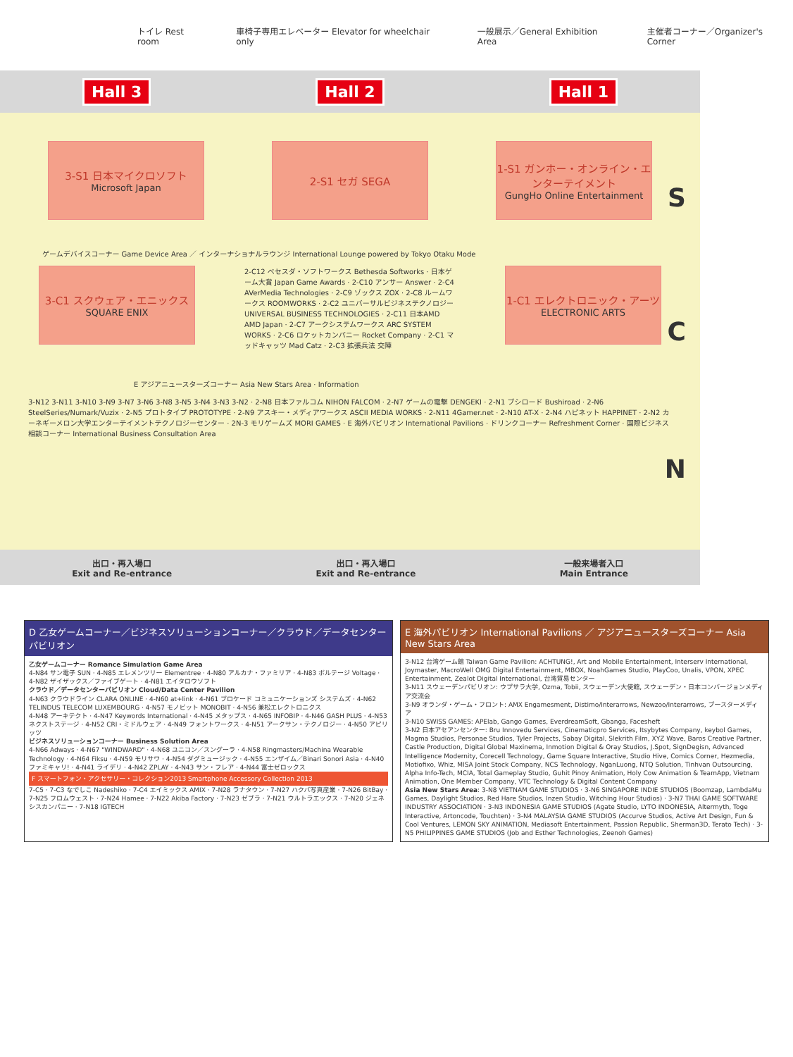トイレ Rest room
車椅子専用エレベーター Elevator for wheelchair only
一般展示／General Exhibition Area
主催者コーナー／Organizer's Corner
Hall 3 Hall 2 Hall 1
3-S1 日本マイクロソフト
Microsoft Japan
2-S1 セガ SEGA 1-S1 ガンホー・オンライン・エンターテイメント
GungHo Online Entertainment
S
ゲームデバイスコーナー Game Device Area ／ インターナショナルラウンジ International Lounge powered by Tokyo Otaku Mode
3-C1 スクウェア・エニックス
SQUARE ENIX
2-C12 ベセスダ・ソフトワークス Bethesda Softworks · 日本ゲーム大賞 Japan Game Awards · 2-C10 アンサー Answer · 2-C4 AVerMedia Technologies · 2-C9 ゾックス ZOX · 2-C8 ルームワークス ROOMWORKS · 2-C2 ユニバーサルビジネステクノロジー UNIVERSAL BUSINESS TECHNOLOGIES · 2-C11 日本AMD AMD Japan · 2-C7 アークシステムワークス ARC SYSTEM WORKS · 2-C6 ロケットカンパニー Rocket Company · 2-C1 マッドキャッツ Mad Catz · 2-C3 拡張兵法 交陣
1-C1 エレクトロニック・アーツ
ELECTRONIC ARTS
C
E アジアニュースターズコーナー Asia New Stars Area · Information
3-N12 3-N11 3-N10 3-N9 3-N7 3-N6 3-N8 3-N5 3-N4 3-N3 3-N2 · 2-N8 日本ファルコム NIHON FALCOM · 2-N7 ゲームの電撃 DENGEKI · 2-N1 ブシロード Bushiroad · 2-N6 SteelSeries/Numark/Vuzix · 2-N5 プロトタイプ PROTOTYPE · 2-N9 アスキー・メディアワークス ASCII MEDIA WORKS · 2-N11 4Gamer.net · 2-N10 AT-X · 2-N4 ハピネット HAPPINET · 2-N2 カーネギーメロン大学エンターテイメントテクノロジーセンター · 2N-3 モリゲームズ MORI GAMES · E 海外パビリオン International Pavilions · ドリンクコーナー Refreshment Corner · 国際ビジネス相談コーナー International Business Consultation Area
N
出口・再入場口
Exit and Re-entrance 出口・再入場口
Exit and Re-entrance 一般来場者入口
Main Entrance
D 乙女ゲームコーナー／ビジネスソリューションコーナー／クラウド／データセンターパビリオン
乙女ゲームコーナー Romance Simulation Game Area
4-N84 サン電子 SUN · 4-N85 エレメンツリー Elementree · 4-N80 アルカナ・ファミリア · 4-N83 ボルテージ Voltage · 4-N82 ザイザックス／ファイブゲート · 4-N81 エイタロウソフト
クラウド／データセンターパビリオン Cloud/Data Center Pavilion
4-N63 クラウドライン CLARA ONLINE · 4-N60 at+link · 4-N61 ブロケード コミュニケーションズ システムズ · 4-N62 TELINDUS TELECOM LUXEMBOURG · 4-N57 モノビット MONOBIT · 4-N56 兼松エレクトロニクス
4-N48 アーキテクト · 4-N47 Keywords International · 4-N45 メタップス · 4-N65 INFOBIP · 4-N46 GASH PLUS · 4-N53 ネクストステージ · 4-N52 CRI・ミドルウェア · 4-N49 フォントワークス · 4-N51 アークサン・テクノロジー · 4-N50 アピリッツ
ビジネスソリューションコーナー Business Solution Area
4-N66 Adways · 4-N67 "WINDWARD" · 4-N68 ユニコン／スングーラ · 4-N58 Ringmasters/Machina Wearable Technology · 4-N64 Fiksu · 4-N59 モリサワ · 4-N54 ダグミュージック · 4-N55 エンザイム／Binari Sonori Asia · 4-N40 ファミキャリ! · 4-N41 ライデリ · 4-N42 ZPLAY · 4-N43 サン・フレア · 4-N44 富士ゼロックス
F スマートフォン・アクセサリー・コレクション2013 Smartphone Accessory Collection 2013
7-C5 · 7-C3 なでしこ Nadeshiko · 7-C4 エイミックス AMIX · 7-N28 ラナタウン · 7-N27 ハクバ写真産業 · 7-N26 BitBay · 7-N25 フロムウェスト · 7-N24 Hamee · 7-N22 Akiba Factory · 7-N23 ゼブラ · 7-N21 ウルトラエックス · 7-N20 ジェネシスカンパニー · 7-N18 IGTECH
E 海外パビリオン International Pavilions ／ アジアニュースターズコーナー Asia New Stars Area
3-N12 台湾ゲーム館 Taiwan Game Pavilion: ACHTUNG!, Art and Mobile Entertainment, Interserv International, Joymaster, MacroWell OMG Digital Entertainment, MBOX, NoahGames Studio, PlayCoo, Unalis, VPON, XPEC Entertainment, Zealot Digital International, 台湾貿易センター
3-N11 スウェーデンパビリオン: ウプサラ大学, Ozma, Tobii, スウェーデン大使館, スウェーデン・日本コンバージョンメディア交流会
3-N9 オランダ・ゲーム・フロント: AMX Engamesment, Distimo/Interarrows, Newzoo/Interarrows, ブースターメディア
3-N10 SWISS GAMES: APElab, Gango Games, EverdreamSoft, Gbanga, Facesheft
3-N2 日本アセアンセンター: Bru Innovedu Services, Cinematicpro Services, Itsybytes Company, keybol Games, Magma Studios, Personae Studios, Tyler Projects, Sabay Digital, Slekrith Film, XYZ Wave, Baros Creative Partner, Castle Production, Digital Global Maxinema, Inmotion Digital & Oray Studios, J.Spot, SignDegisn, Advanced Intelligence Modernity, Corecell Technology, Game Square Interactive, Studio Hive, Comics Corner, Hezmedia, Motiofixo, Whiz, MISA Joint Stock Company, NCS Technology, NganLuong, NTQ Solution, Tinhvan Outsourcing, Alpha Info-Tech, MCIA, Total Gameplay Studio, Guhit Pinoy Animation, Holy Cow Animation & TeamApp, Vietnam Animation, One Member Company, VTC Technology & Digital Content Company
Asia New Stars Area: 3-N8 VIETNAM GAME STUDIOS · 3-N6 SINGAPORE INDIE STUDIOS (Boomzap, LambdaMu Games, Daylight Studios, Red Hare Studios, Inzen Studio, Witching Hour Studios) · 3-N7 THAI GAME SOFTWARE INDUSTRY ASSOCIATION · 3-N3 INDONESIA GAME STUDIOS (Agate Studio, LYTO INDONESIA, Altermyth, Toge Interactive, Artoncode, Touchten) · 3-N4 MALAYSIA GAME STUDIOS (Accurve Studios, Active Art Design, Fun & Cool Ventures, LEMON SKY ANIMATION, Mediasoft Entertainment, Passion Republic, Sherman3D, Terato Tech) · 3-N5 PHILIPPINES GAME STUDIOS (Job and Esther Technologies, Zeenoh Games)